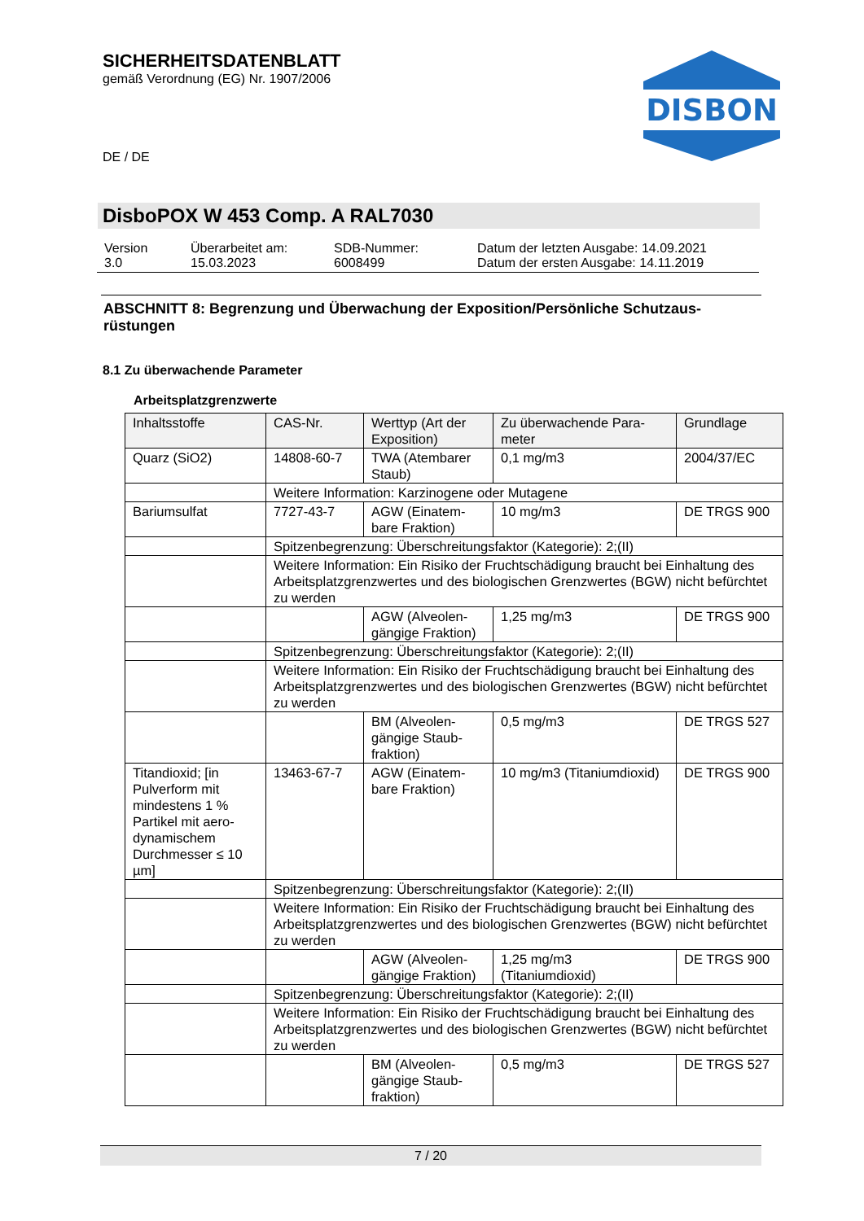SICHERHEITSDATENBLATT
gemäß Verordnung (EG) Nr. 1907/2006
DE / DE
DISBON
DisboPOX W 453 Comp. A RAL7030
| Version 3.0 | Überarbeitet am: 15.03.2023 | SDB-Nummer: 6008499 | Datum der letzten Ausgabe: 14.09.2021 Datum der ersten Ausgabe: 14.11.2019 |
ABSCHNITT 8: Begrenzung und Überwachung der Exposition/Persönliche Schutzaus-rüstungen
8.1 Zu überwachende Parameter
Arbeitsplatzgrenzwerte
| Inhaltsstoffe | CAS-Nr. | Werttyp (Art der Exposition) | Zu überwachende Para-meter | Grundlage |
| --- | --- | --- | --- | --- |
| Quarz (SiO2) | 14808-60-7 | TWA (Atembarer Staub) | 0,1 mg/m3 | 2004/37/EC |
| | Weitere Information: Karzinogene oder Mutagene | | | |
| Bariumsulfat | 7727-43-7 | AGW (Einatem-bare Fraktion) | 10 mg/m3 | DE TRGS 900 |
| | Spitzenbegrenzung: Überschreitungsfaktor (Kategorie): 2;(II) | | | |
| | Weitere Information: Ein Risiko der Fruchtschädigung braucht bei Einhaltung des Arbeitsplatzgrenzwertes und des biologischen Grenzwertes (BGW) nicht befürchtet zu werden | | | |
| | | AGW (Alveolen-gängige Fraktion) | 1,25 mg/m3 | DE TRGS 900 |
| | Spitzenbegrenzung: Überschreitungsfaktor (Kategorie): 2;(II) | | | |
| | Weitere Information: Ein Risiko der Fruchtschädigung braucht bei Einhaltung des Arbeitsplatzgrenzwertes und des biologischen Grenzwertes (BGW) nicht befürchtet zu werden | | | |
| | | BM (Alveolen-gängige Staub-fraktion) | 0,5 mg/m3 | DE TRGS 527 |
| Titandioxid; [in Pulverform mit mindestens 1 % Partikel mit aero-dynamischem Durchmesser ≤ 10 µm] | 13463-67-7 | AGW (Einatem-bare Fraktion) | 10 mg/m3 (Titaniumdioxid) | DE TRGS 900 |
| | Spitzenbegrenzung: Überschreitungsfaktor (Kategorie): 2;(II) | | | |
| | Weitere Information: Ein Risiko der Fruchtschädigung braucht bei Einhaltung des Arbeitsplatzgrenzwertes und des biologischen Grenzwertes (BGW) nicht befürchtet zu werden | | | |
| | | AGW (Alveolen-gängige Fraktion) | 1,25 mg/m3 (Titaniumdioxid) | DE TRGS 900 |
| | Spitzenbegrenzung: Überschreitungsfaktor (Kategorie): 2;(II) | | | |
| | Weitere Information: Ein Risiko der Fruchtschädigung braucht bei Einhaltung des Arbeitsplatzgrenzwertes und des biologischen Grenzwertes (BGW) nicht befürchtet zu werden | | | |
| | | BM (Alveolen-gängige Staub-fraktion) | 0,5 mg/m3 | DE TRGS 527 |
7 / 20